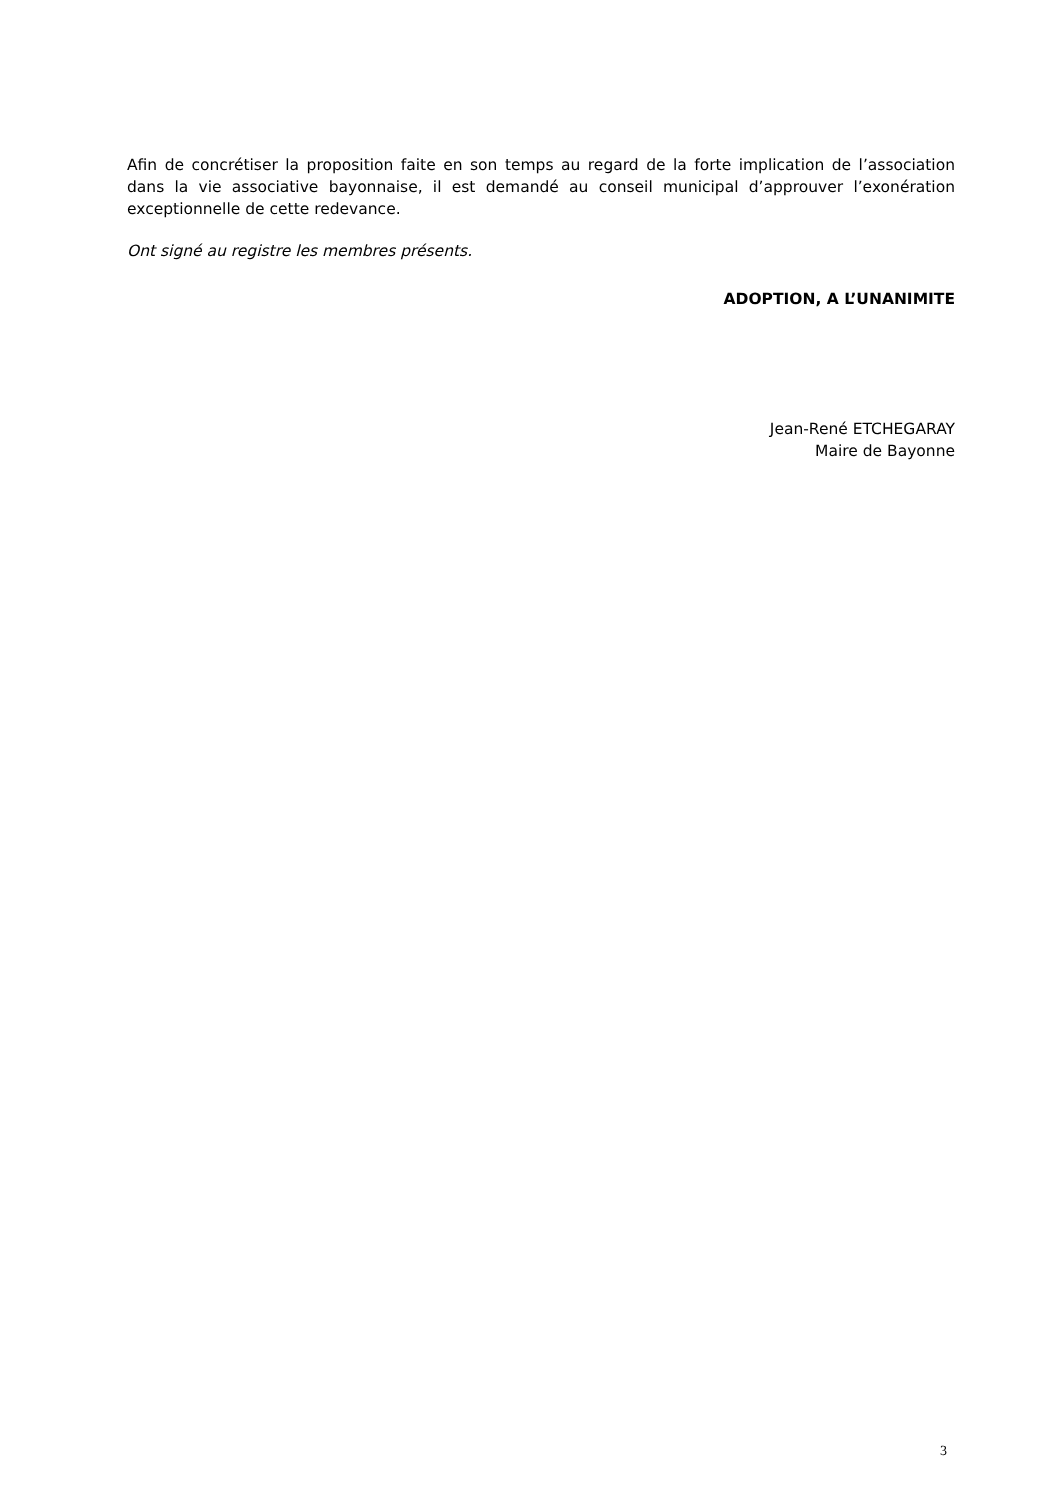Afin de concrétiser la proposition faite en son temps au regard de la forte implication de l’association dans la vie associative bayonnaise, il est demandé au conseil municipal d’approuver l’exonération exceptionnelle de cette redevance.
Ont signé au registre les membres présents.
ADOPTION, A L’UNANIMITE
Jean-René ETCHEGARAY
Maire de Bayonne
3